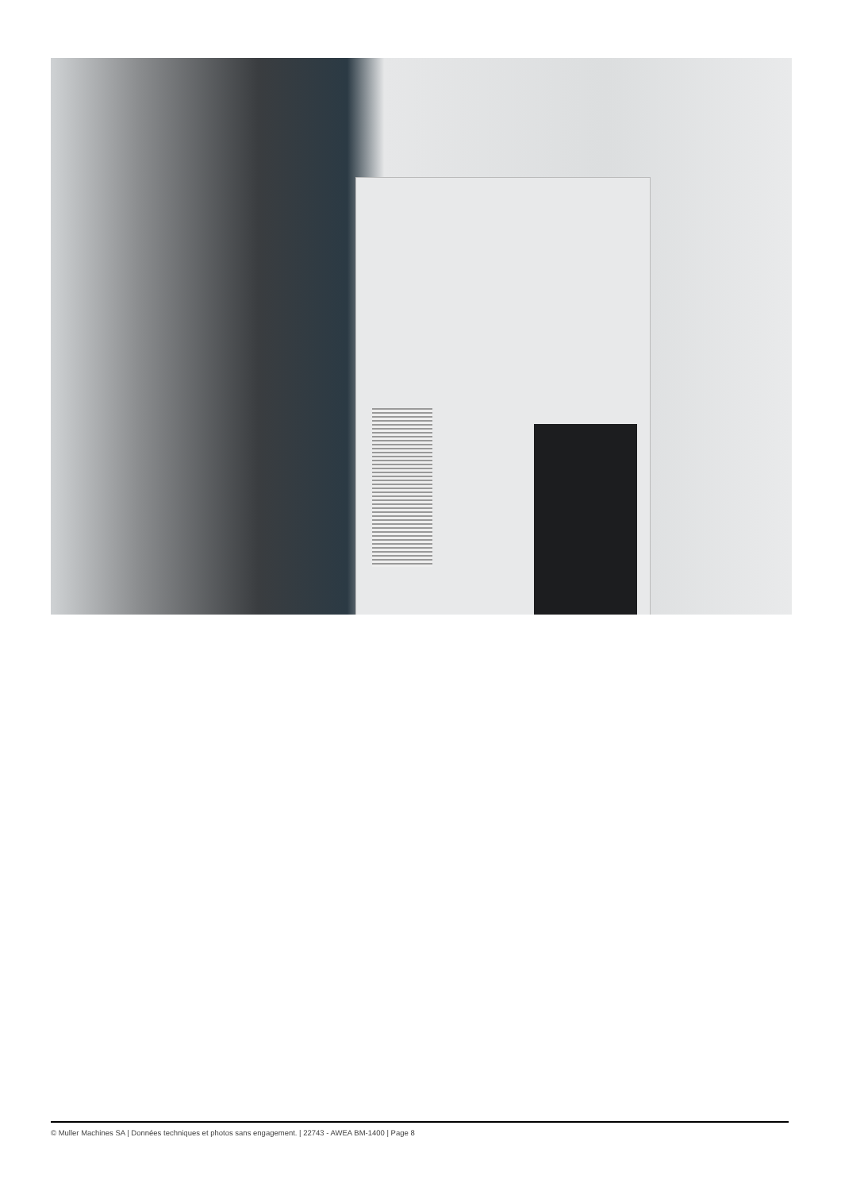© Muller Machines SA | Données techniques et photos sans engagement. | 22743 - AWEA BM-1400 | Page 8